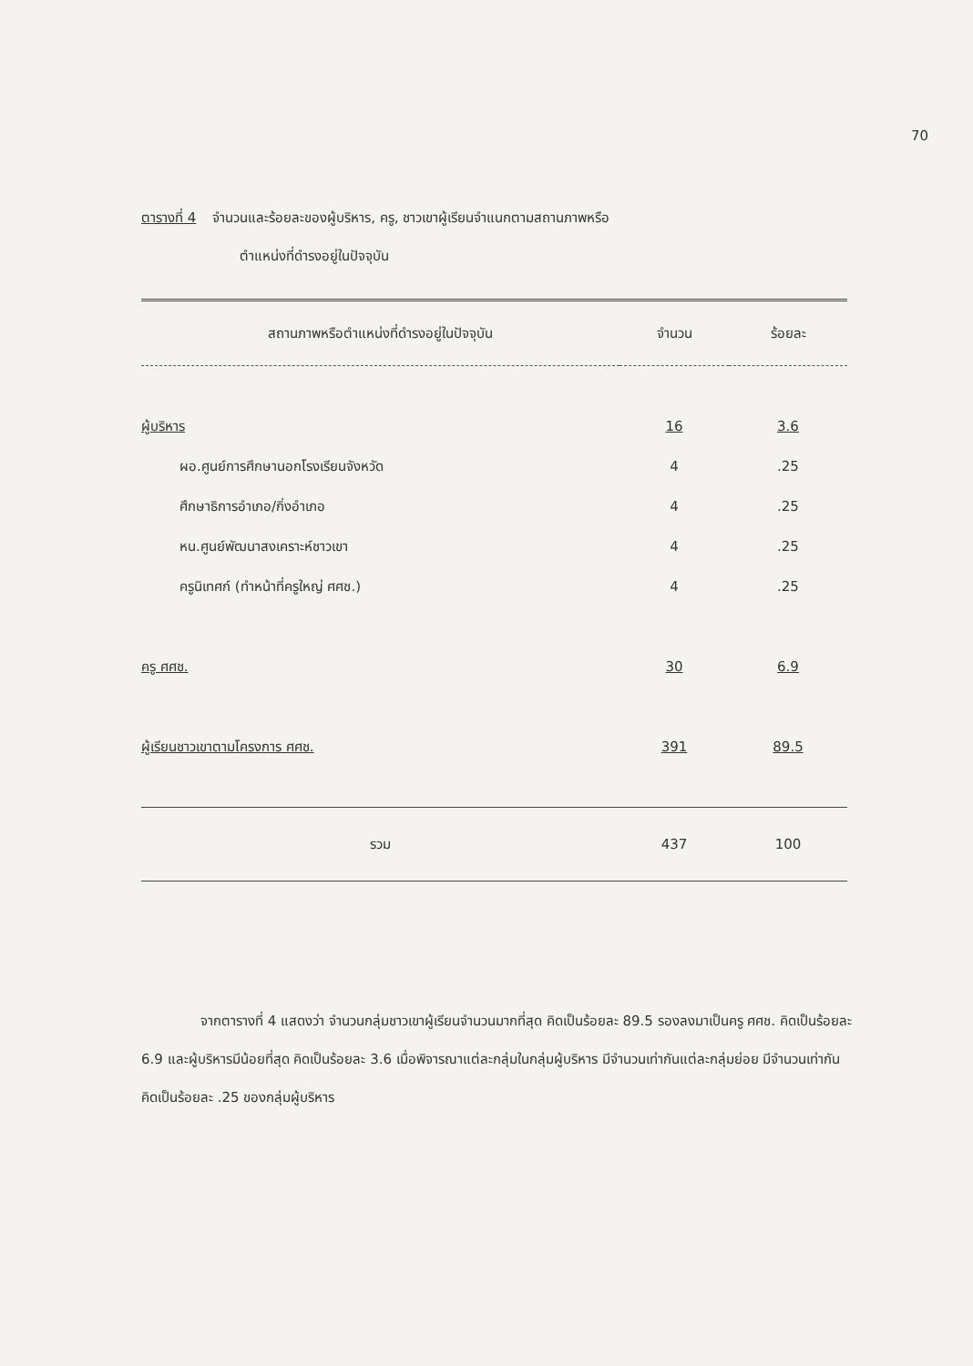70
ตารางที่ 4 จำนวนและร้อยละของผู้บริหาร, ครู, ชาวเขาผู้เรียนจำแนกตามสถานภาพหรือ
ตำแหน่งที่ดำรงอยู่ในปัจจุบัน
| สถานภาพหรือตำแหน่งที่ดำรงอยู่ในปัจจุบัน | จำนวน | ร้อยละ |
| --- | --- | --- |
| ผู้บริหาร | 16 | 3.6 |
| ผอ.ศูนย์การศึกษานอกโรงเรียนจังหวัด | 4 | .25 |
| ศึกษาธิการอำเภอ/กิ่งอำเภอ | 4 | .25 |
| หน.ศูนย์พัฒนาสงเคราะห์ชาวเขา | 4 | .25 |
| ครูนิเทศก์ (ทำหน้าที่ครูใหญ่ ศศช.) | 4 | .25 |
| ครู ศศช. | 30 | 6.9 |
| ผู้เรียนชาวเขาตามโครงการ ศศช. | 391 | 89.5 |
| รวม | 437 | 100 |
จากตารางที่ 4 แสดงว่า จำนวนกลุ่มชาวเขาผู้เรียนจำนวนมากที่สุด คิดเป็นร้อยละ 89.5 รองลงมาเป็นครู ศศช. คิดเป็นร้อยละ 6.9 และผู้บริหารมีน้อยที่สุด คิดเป็นร้อยละ 3.6 เมื่อพิจารณาแต่ละกลุ่มในกลุ่มผู้บริหาร มีจำนวนเท่ากันแต่ละกลุ่มย่อย มีจำนวนเท่ากัน คิดเป็นร้อยละ .25 ของกลุ่มผู้บริหาร